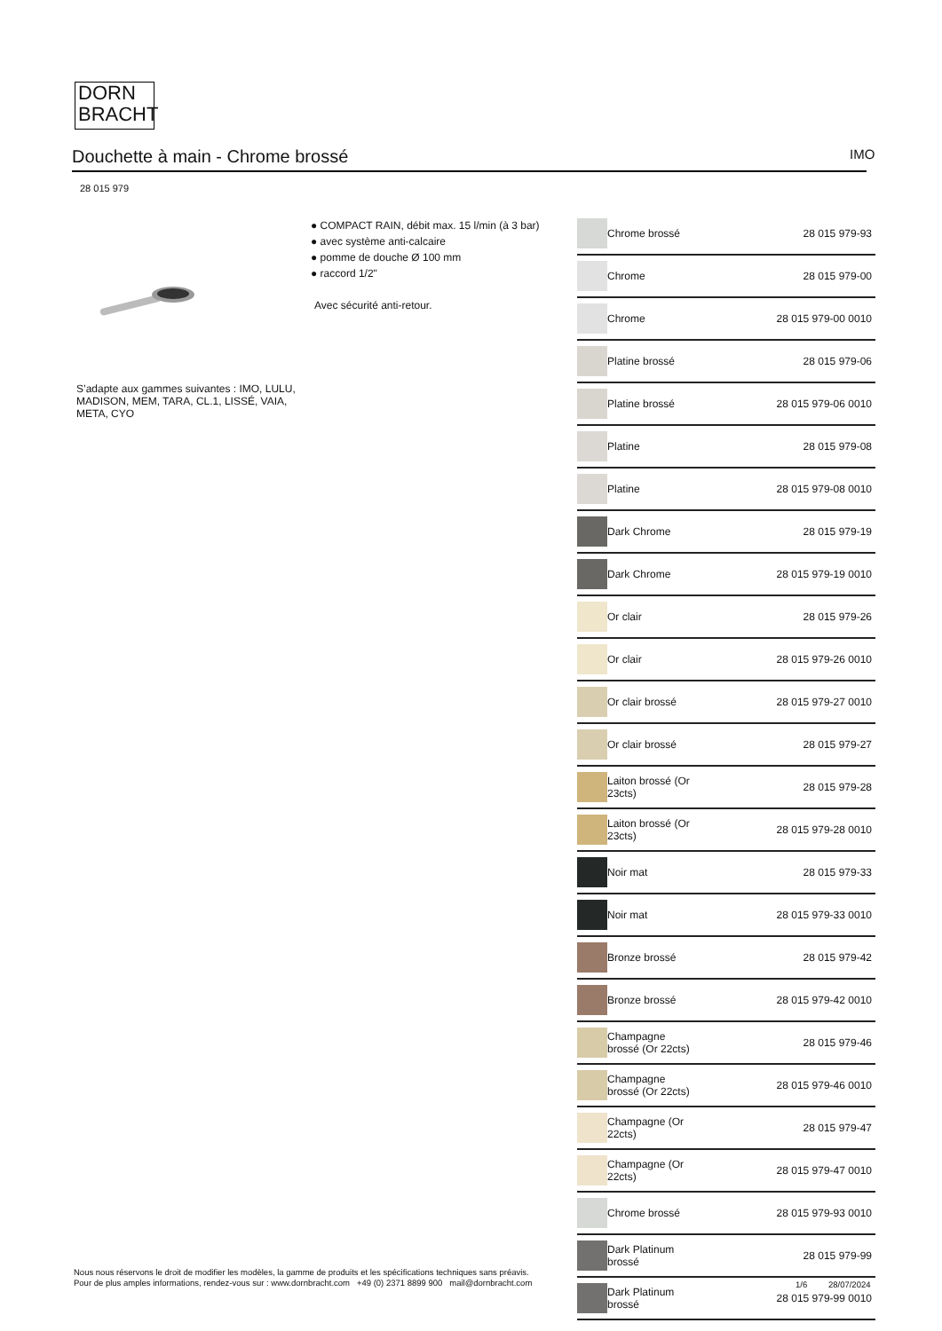DORN
BRACHT
Douchette à main - Chrome brossé IMO
28 015 979
● COMPACT RAIN, débit max. 15 l/min (à 3 bar)
● avec système anti-calcaire
● pomme de douche Ø 100 mm
● raccord 1/2"
Avec sécurité anti-retour.
S’adapte aux gammes suivantes : IMO, LULU, MADISON, MEM, TARA, CL.1, LISSÉ, VAIA, META, CYO
| | Chrome brossé | 28 015 979-93 |
| | Chrome | 28 015 979-00 |
| | Chrome | 28 015 979-00 0010 |
| | Platine brossé | 28 015 979-06 |
| | Platine brossé | 28 015 979-06 0010 |
| | Platine | 28 015 979-08 |
| | Platine | 28 015 979-08 0010 |
| | Dark Chrome | 28 015 979-19 |
| | Dark Chrome | 28 015 979-19 0010 |
| | Or clair | 28 015 979-26 |
| | Or clair | 28 015 979-26 0010 |
| | Or clair brossé | 28 015 979-27 0010 |
| | Or clair brossé | 28 015 979-27 |
| | Laiton brossé (Or 23cts) | 28 015 979-28 |
| | Laiton brossé (Or 23cts) | 28 015 979-28 0010 |
| | Noir mat | 28 015 979-33 |
| | Noir mat | 28 015 979-33 0010 |
| | Bronze brossé | 28 015 979-42 |
| | Bronze brossé | 28 015 979-42 0010 |
| | Champagne brossé (Or 22cts) | 28 015 979-46 |
| | Champagne brossé (Or 22cts) | 28 015 979-46 0010 |
| | Champagne (Or 22cts) | 28 015 979-47 |
| | Champagne (Or 22cts) | 28 015 979-47 0010 |
| | Chrome brossé | 28 015 979-93 0010 |
| | Dark Platinum brossé | 28 015 979-99 |
| | Dark Platinum brossé | 28 015 979-99 0010 |
Nous nous réservons le droit de modifier les modèles, la gamme de produits et les spécifications techniques sans préavis.
Pour de plus amples informations, rendez-vous sur : www.dornbracht.com +49 (0) 2371 8899 900 mail@dornbracht.com
1/6 28/07/2024